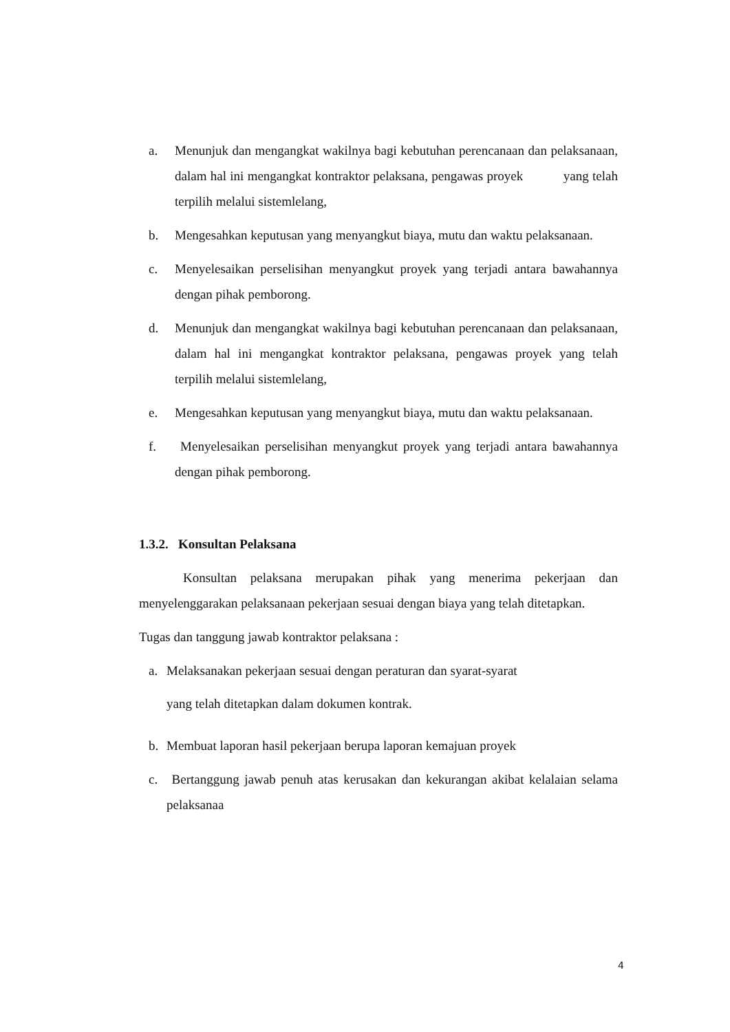a. Menunjuk dan mengangkat wakilnya bagi kebutuhan perencanaan dan pelaksanaan, dalam hal ini mengangkat kontraktor pelaksana, pengawas proyek yang telah terpilih melalui sistemlelang,
b. Mengesahkan keputusan yang menyangkut biaya, mutu dan waktu pelaksanaan.
c. Menyelesaikan perselisihan menyangkut proyek yang terjadi antara bawahannya dengan pihak pemborong.
d. Menunjuk dan mengangkat wakilnya bagi kebutuhan perencanaan dan pelaksanaan, dalam hal ini mengangkat kontraktor pelaksana, pengawas proyek yang telah terpilih melalui sistemlelang,
e. Mengesahkan keputusan yang menyangkut biaya, mutu dan waktu pelaksanaan.
f. Menyelesaikan perselisihan menyangkut proyek yang terjadi antara bawahannya dengan pihak pemborong.
1.3.2. Konsultan Pelaksana
Konsultan pelaksana merupakan pihak yang menerima pekerjaan dan menyelenggarakan pelaksanaan pekerjaan sesuai dengan biaya yang telah ditetapkan.
Tugas dan tanggung jawab kontraktor pelaksana :
a. Melaksanakan pekerjaan sesuai dengan peraturan dan syarat-syarat
yang telah ditetapkan dalam dokumen kontrak.
b. Membuat laporan hasil pekerjaan berupa laporan kemajuan proyek
c. Bertanggung jawab penuh atas kerusakan dan kekurangan akibat kelalaian selama pelaksanaa
4